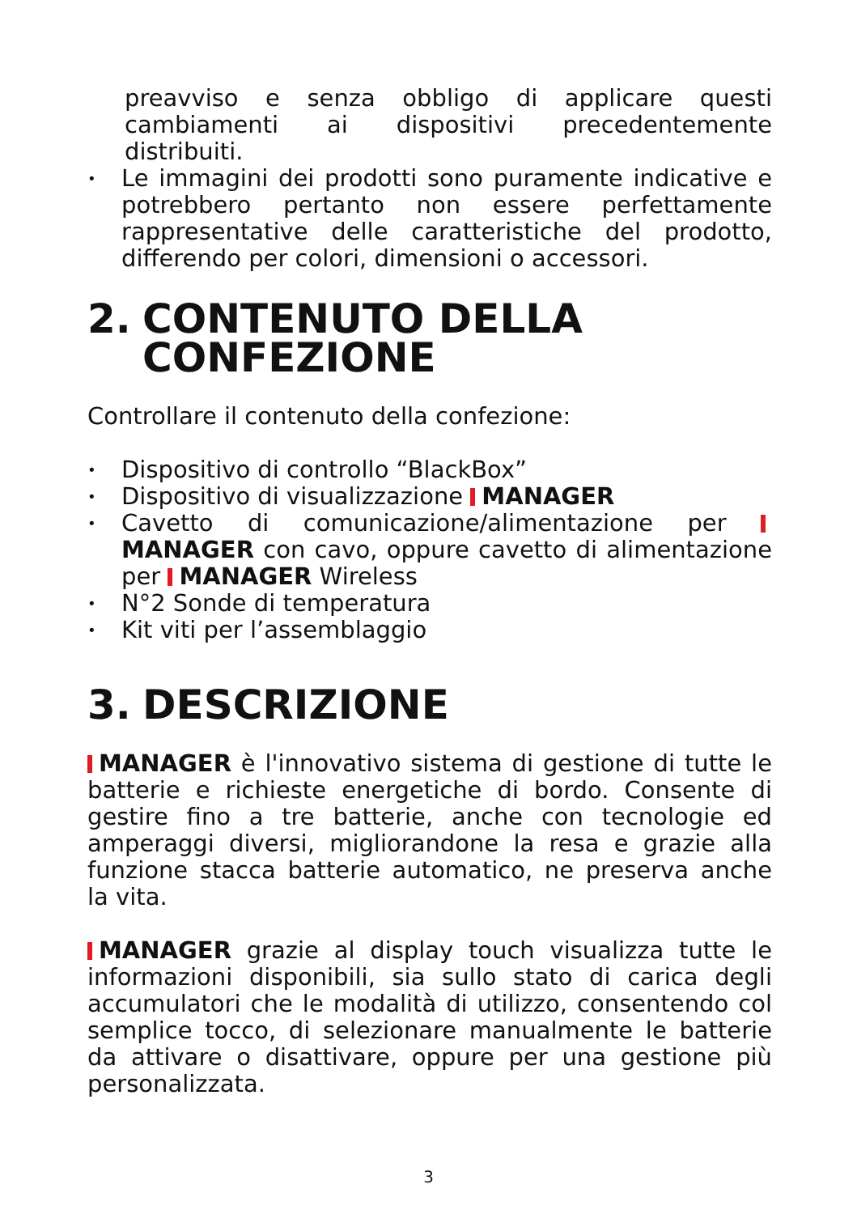preavviso e senza obbligo di applicare questi cambiamenti ai dispositivi precedentemente distribuiti.
• Le immagini dei prodotti sono puramente indicative e potrebbero pertanto non essere perfettamente rappresentative delle caratteristiche del prodotto, differendo per colori, dimensioni o accessori.
2. CONTENUTO DELLA
CONFEZIONE
Controllare il contenuto della confezione:
• Dispositivo di controllo “BlackBox”
• Dispositivo di visualizzazione MANAGER
• Cavetto di comunicazione/alimentazione per MANAGER con cavo, oppure cavetto di alimentazione per MANAGER Wireless
• N°2 Sonde di temperatura
• Kit viti per l’assemblaggio
3. DESCRIZIONE
MANAGER è l'innovativo sistema di gestione di tutte le batterie e richieste energetiche di bordo. Consente di gestire fino a tre batterie, anche con tecnologie ed amperaggi diversi, migliorandone la resa e grazie alla funzione stacca batterie automatico, ne preserva anche la vita.
MANAGER grazie al display touch visualizza tutte le informazioni disponibili, sia sullo stato di carica degli accumulatori che le modalità di utilizzo, consentendo col semplice tocco, di selezionare manualmente le batterie da attivare o disattivare, oppure per una gestione più personalizzata.
3